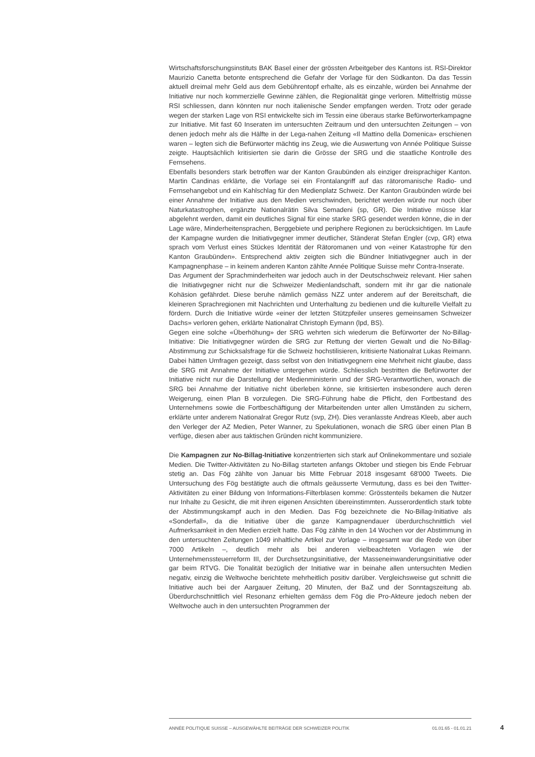Wirtschaftsforschungsinstituts BAK Basel einer der grössten Arbeitgeber des Kantons ist. RSI-Direktor Maurizio Canetta betonte entsprechend die Gefahr der Vorlage für den Südkanton. Da das Tessin aktuell dreimal mehr Geld aus dem Gebührentopf erhalte, als es einzahle, würden bei Annahme der Initiative nur noch kommerzielle Gewinne zählen, die Regionalität ginge verloren. Mittelfristig müsse RSI schliessen, dann könnten nur noch italienische Sender empfangen werden. Trotz oder gerade wegen der starken Lage von RSI entwickelte sich im Tessin eine überaus starke Befürworterkampagne zur Initiative. Mit fast 60 Inseraten im untersuchten Zeitraum und den untersuchten Zeitungen – von denen jedoch mehr als die Hälfte in der Lega-nahen Zeitung «Il Mattino della Domenica» erschienen waren – legten sich die Befürworter mächtig ins Zeug, wie die Auswertung von Année Politique Suisse zeigte. Hauptsächlich kritisierten sie darin die Grösse der SRG und die staatliche Kontrolle des Fernsehens.
Ebenfalls besonders stark betroffen war der Kanton Graubünden als einziger dreisprachiger Kanton. Martin Candinas erklärte, die Vorlage sei ein Frontalangriff auf das rätoromanische Radio- und Fernsehangebot und ein Kahlschlag für den Medienplatz Schweiz. Der Kanton Graubünden würde bei einer Annahme der Initiative aus den Medien verschwinden, berichtet werden würde nur noch über Naturkatastrophen, ergänzte Nationalrätin Silva Semadeni (sp, GR). Die Initiative müsse klar abgelehnt werden, damit ein deutliches Signal für eine starke SRG gesendet werden könne, die in der Lage wäre, Minderheitensprachen, Berggebiete und periphere Regionen zu berücksichtigen. Im Laufe der Kampagne wurden die Initiativgegner immer deutlicher, Ständerat Stefan Engler (cvp, GR) etwa sprach vom Verlust eines Stückes Identität der Rätoromanen und von «einer Katastrophe für den Kanton Graubünden». Entsprechend aktiv zeigten sich die Bündner Initiativgegner auch in der Kampagnenphase – in keinem anderen Kanton zählte Année Politique Suisse mehr Contra-Inserate.
Das Argument der Sprachminderheiten war jedoch auch in der Deutschschweiz relevant. Hier sahen die Initiativgegner nicht nur die Schweizer Medienlandschaft, sondern mit ihr gar die nationale Kohäsion gefährdet. Diese beruhe nämlich gemäss NZZ unter anderem auf der Bereitschaft, die kleineren Sprachregionen mit Nachrichten und Unterhaltung zu bedienen und die kulturelle Vielfalt zu fördern. Durch die Initiative würde «einer der letzten Stützpfeiler unseres gemeinsamen Schweizer Dachs» verloren gehen, erklärte Nationalrat Christoph Eymann (lpd, BS).
Gegen eine solche «Überhöhung» der SRG wehrten sich wiederum die Befürworter der No-Billag-Initiative: Die Initiativgegner würden die SRG zur Rettung der vierten Gewalt und die No-Billag-Abstimmung zur Schicksalsfrage für die Schweiz hochstilisieren, kritisierte Nationalrat Lukas Reimann. Dabei hätten Umfragen gezeigt, dass selbst von den Initiativgegnern eine Mehrheit nicht glaube, dass die SRG mit Annahme der Initiative untergehen würde. Schliesslich bestritten die Befürworter der Initiative nicht nur die Darstellung der Medienministerin und der SRG-Verantwortlichen, wonach die SRG bei Annahme der Initiative nicht überleben könne, sie kritisierten insbesondere auch deren Weigerung, einen Plan B vorzulegen. Die SRG-Führung habe die Pflicht, den Fortbestand des Unternehmens sowie die Fortbeschäftigung der Mitarbeitenden unter allen Umständen zu sichern, erklärte unter anderem Nationalrat Gregor Rutz (svp, ZH). Dies veranlasste Andreas Kleeb, aber auch den Verleger der AZ Medien, Peter Wanner, zu Spekulationen, wonach die SRG über einen Plan B verfüge, diesen aber aus taktischen Gründen nicht kommuniziere.
Die Kampagnen zur No-Billag-Initiative konzentrierten sich stark auf Onlinekommentare und soziale Medien. Die Twitter-Aktivitäten zu No-Billag starteten anfangs Oktober und stiegen bis Ende Februar stetig an. Das Fög zählte von Januar bis Mitte Februar 2018 insgesamt 68'000 Tweets. Die Untersuchung des Fög bestätigte auch die oftmals geäusserte Vermutung, dass es bei den Twitter-Aktivitäten zu einer Bildung von Informations-Filterblasen komme: Grösstenteils bekamen die Nutzer nur Inhalte zu Gesicht, die mit ihren eigenen Ansichten übereinstimmten. Ausserordentlich stark tobte der Abstimmungskampf auch in den Medien. Das Fög bezeichnete die No-Billag-Initiative als «Sonderfall», da die Initiative über die ganze Kampagnendauer überdurchschnittlich viel Aufmerksamkeit in den Medien erzielt hatte. Das Fög zählte in den 14 Wochen vor der Abstimmung in den untersuchten Zeitungen 1049 inhaltliche Artikel zur Vorlage – insgesamt war die Rede von über 7000 Artikeln –, deutlich mehr als bei anderen vielbeachteten Vorlagen wie der Unternehmenssteuerreform III, der Durchsetzungsinitiative, der Masseneinwanderungsinitiative oder gar beim RTVG. Die Tonalität bezüglich der Initiative war in beinahe allen untersuchten Medien negativ, einzig die Weltwoche berichtete mehrheitlich positiv darüber. Vergleichsweise gut schnitt die Initiative auch bei der Aargauer Zeitung, 20 Minuten, der BaZ und der Sonntagszeitung ab. Überdurchschnittlich viel Resonanz erhielten gemäss dem Fög die Pro-Akteure jedoch neben der Weltwoche auch in den untersuchten Programmen der
ANNÉE POLITIQUE SUISSE – AUSGEWÄHLTE BEITRÄGE DER SCHWEIZER POLITIK 01.01.65 - 01.01.21
4